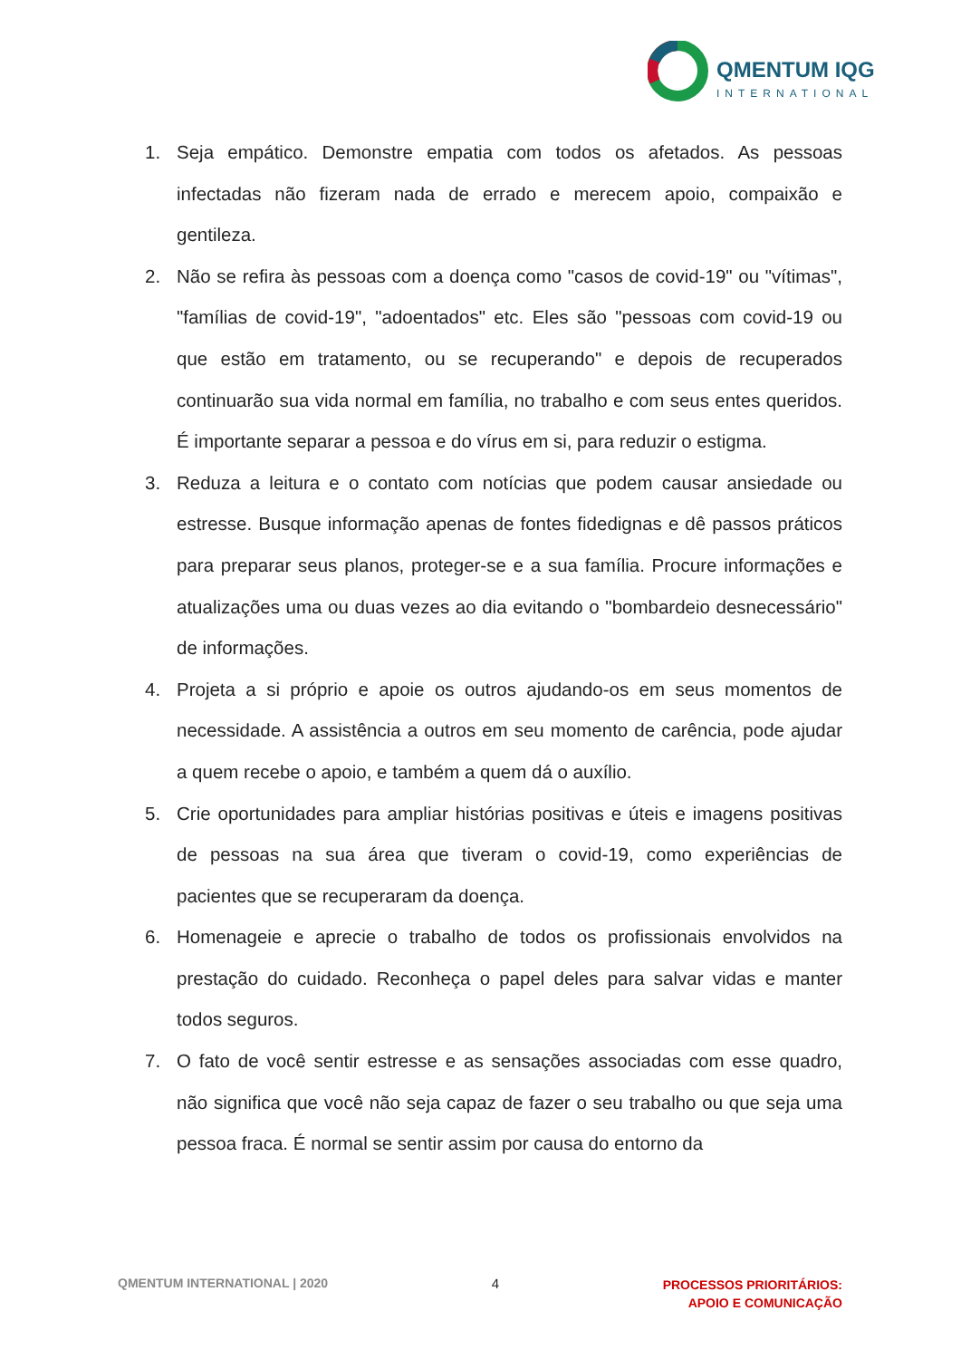QMENTUM IQG
INTERNATIONAL
1. Seja empático. Demonstre empatia com todos os afetados. As pessoas infectadas não fizeram nada de errado e merecem apoio, compaixão e gentileza.
2. Não se refira às pessoas com a doença como "casos de covid-19" ou "vítimas", "famílias de covid-19", "adoentados" etc. Eles são "pessoas com covid-19 ou que estão em tratamento, ou se recuperando" e depois de recuperados continuarão sua vida normal em família, no trabalho e com seus entes queridos. É importante separar a pessoa e do vírus em si, para reduzir o estigma.
3. Reduza a leitura e o contato com notícias que podem causar ansiedade ou estresse. Busque informação apenas de fontes fidedignas e dê passos práticos para preparar seus planos, proteger-se e a sua família. Procure informações e atualizações uma ou duas vezes ao dia evitando o "bombardeio desnecessário" de informações.
4. Projeta a si próprio e apoie os outros ajudando-os em seus momentos de necessidade. A assistência a outros em seu momento de carência, pode ajudar a quem recebe o apoio, e também a quem dá o auxílio.
5. Crie oportunidades para ampliar histórias positivas e úteis e imagens positivas de pessoas na sua área que tiveram o covid-19, como experiências de pacientes que se recuperaram da doença.
6. Homenageie e aprecie o trabalho de todos os profissionais envolvidos na prestação do cuidado. Reconheça o papel deles para salvar vidas e manter todos seguros.
7. O fato de você sentir estresse e as sensações associadas com esse quadro, não significa que você não seja capaz de fazer o seu trabalho ou que seja uma pessoa fraca. É normal se sentir assim por causa do entorno da
QMENTUM INTERNATIONAL | 2020 4 PROCESSOS PRIORITÁRIOS:
APOIO E COMUNICAÇÃO